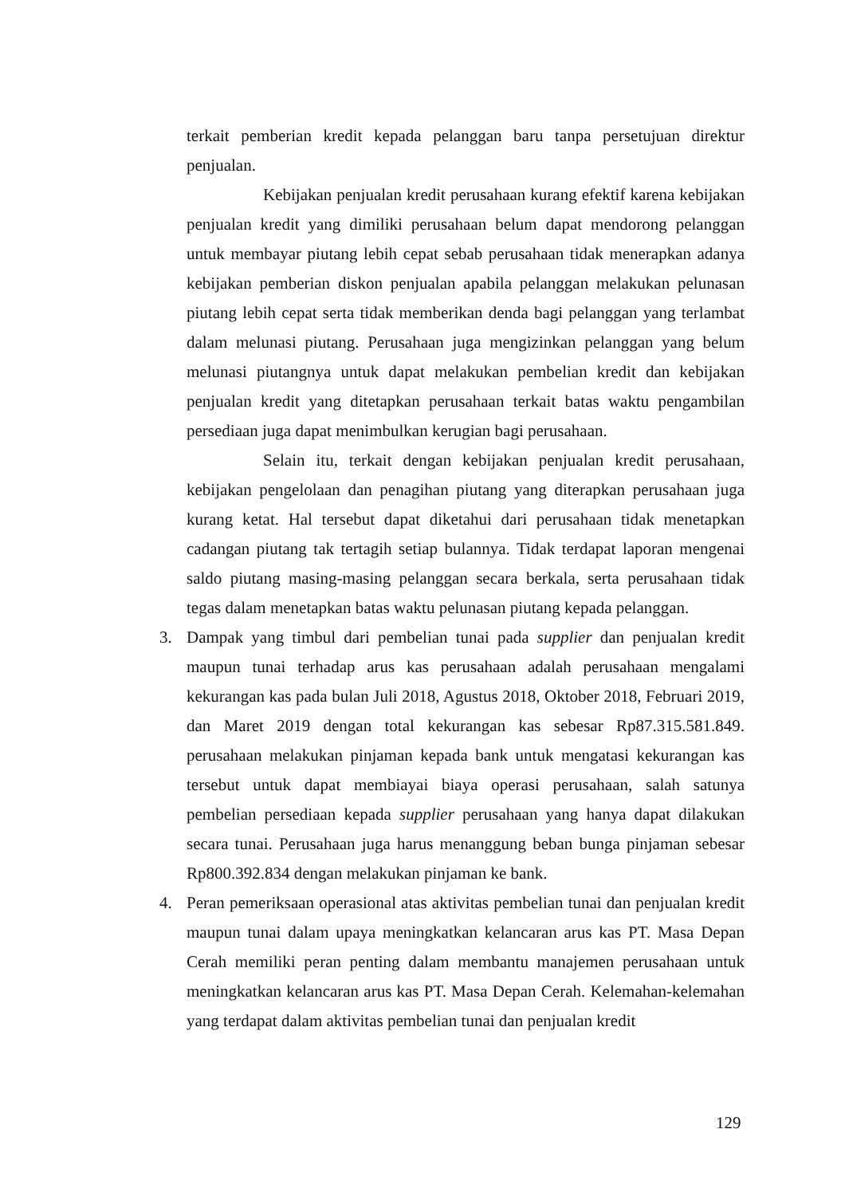terkait pemberian kredit kepada pelanggan baru tanpa persetujuan direktur penjualan.
Kebijakan penjualan kredit perusahaan kurang efektif karena kebijakan penjualan kredit yang dimiliki perusahaan belum dapat mendorong pelanggan untuk membayar piutang lebih cepat sebab perusahaan tidak menerapkan adanya kebijakan pemberian diskon penjualan apabila pelanggan melakukan pelunasan piutang lebih cepat serta tidak memberikan denda bagi pelanggan yang terlambat dalam melunasi piutang. Perusahaan juga mengizinkan pelanggan yang belum melunasi piutangnya untuk dapat melakukan pembelian kredit dan kebijakan penjualan kredit yang ditetapkan perusahaan terkait batas waktu pengambilan persediaan juga dapat menimbulkan kerugian bagi perusahaan.
Selain itu, terkait dengan kebijakan penjualan kredit perusahaan, kebijakan pengelolaan dan penagihan piutang yang diterapkan perusahaan juga kurang ketat. Hal tersebut dapat diketahui dari perusahaan tidak menetapkan cadangan piutang tak tertagih setiap bulannya. Tidak terdapat laporan mengenai saldo piutang masing-masing pelanggan secara berkala, serta perusahaan tidak tegas dalam menetapkan batas waktu pelunasan piutang kepada pelanggan.
3. Dampak yang timbul dari pembelian tunai pada supplier dan penjualan kredit maupun tunai terhadap arus kas perusahaan adalah perusahaan mengalami kekurangan kas pada bulan Juli 2018, Agustus 2018, Oktober 2018, Februari 2019, dan Maret 2019 dengan total kekurangan kas sebesar Rp87.315.581.849. perusahaan melakukan pinjaman kepada bank untuk mengatasi kekurangan kas tersebut untuk dapat membiayai biaya operasi perusahaan, salah satunya pembelian persediaan kepada supplier perusahaan yang hanya dapat dilakukan secara tunai. Perusahaan juga harus menanggung beban bunga pinjaman sebesar Rp800.392.834 dengan melakukan pinjaman ke bank.
4. Peran pemeriksaan operasional atas aktivitas pembelian tunai dan penjualan kredit maupun tunai dalam upaya meningkatkan kelancaran arus kas PT. Masa Depan Cerah memiliki peran penting dalam membantu manajemen perusahaan untuk meningkatkan kelancaran arus kas PT. Masa Depan Cerah. Kelemahan-kelemahan yang terdapat dalam aktivitas pembelian tunai dan penjualan kredit
129